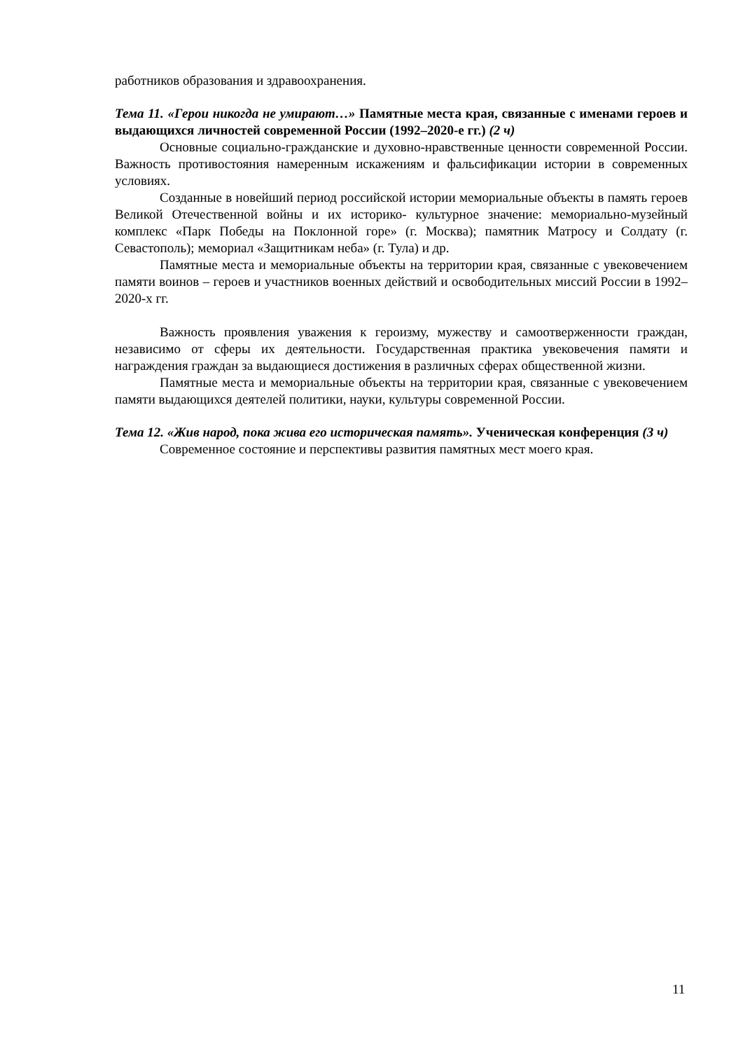работников образования и здравоохранения.
Тема 11. «Герои никогда не умирают…» Памятные места края, связанные с именами героев и выдающихся личностей современной России (1992–2020-е гг.) (2 ч)
Основные социально-гражданские и духовно-нравственные ценности современной России. Важность противостояния намеренным искажениям и фальсификации истории в современных условиях.
Созданные в новейший период российской истории мемориальные объекты в память героев Великой Отечественной войны и их историко- культурное значение: мемориально-музейный комплекс «Парк Победы на Поклонной горе» (г. Москва); памятник Матросу и Солдату (г. Севастополь); мемориал «Защитникам неба» (г. Тула) и др.
Памятные места и мемориальные объекты на территории края, связанные с увековечением памяти воинов – героев и участников военных действий и освободительных миссий России в 1992–2020-х гг.
Важность проявления уважения к героизму, мужеству и самоотверженности граждан, независимо от сферы их деятельности. Государственная практика увековечения памяти и награждения граждан за выдающиеся достижения в различных сферах общественной жизни.
Памятные места и мемориальные объекты на территории края, связанные с увековечением памяти выдающихся деятелей политики, науки, культуры современной России.
Тема 12. «Жив народ, пока жива его историческая память». Ученическая конференция (3 ч)
Современное состояние и перспективы развития памятных мест моего края.
11